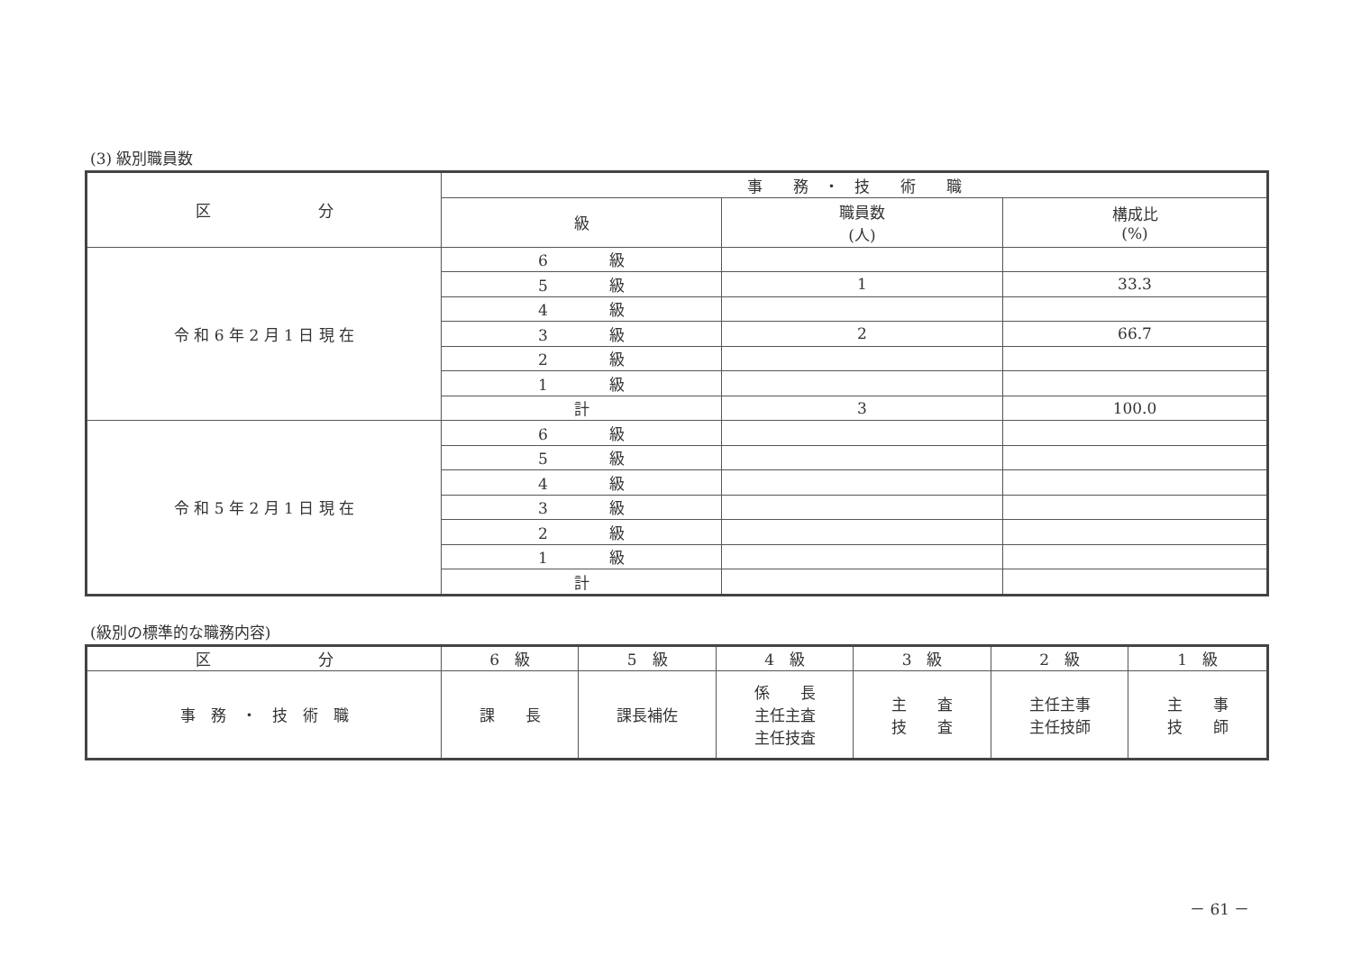(3) 級別職員数
| 区 分 | 事 務 ・ 技 術 職 | | |
| --- | --- | --- | --- |
| | 級 | 職員数 (人) | 構成比 (%) |
| 令 和 6 年 2 月 1 日 現 在 | 6 級 | | |
| | 5 級 | 1 | 33.3 |
| | 4 級 | | |
| | 3 級 | 2 | 66.7 |
| | 2 級 | | |
| | 1 級 | | |
| | 計 | 3 | 100.0 |
| 令 和 5 年 2 月 1 日 現 在 | 6 級 | | |
| | 5 級 | | |
| | 4 級 | | |
| | 3 級 | | |
| | 2 級 | | |
| | 1 級 | | |
| | 計 | | |
(級別の標準的な職務内容)
| 区 分 | 6 級 | 5 級 | 4 級 | 3 級 | 2 級 | 1 級 |
| --- | --- | --- | --- | --- | --- | --- |
| 事 務 ・ 技 術 職 | 課 長 | 課長補佐 | 係 長 主任主査 主任技査 | 主 査 技 査 | 主任主事 主任技師 | 主 事 技 師 |
－ 61 －